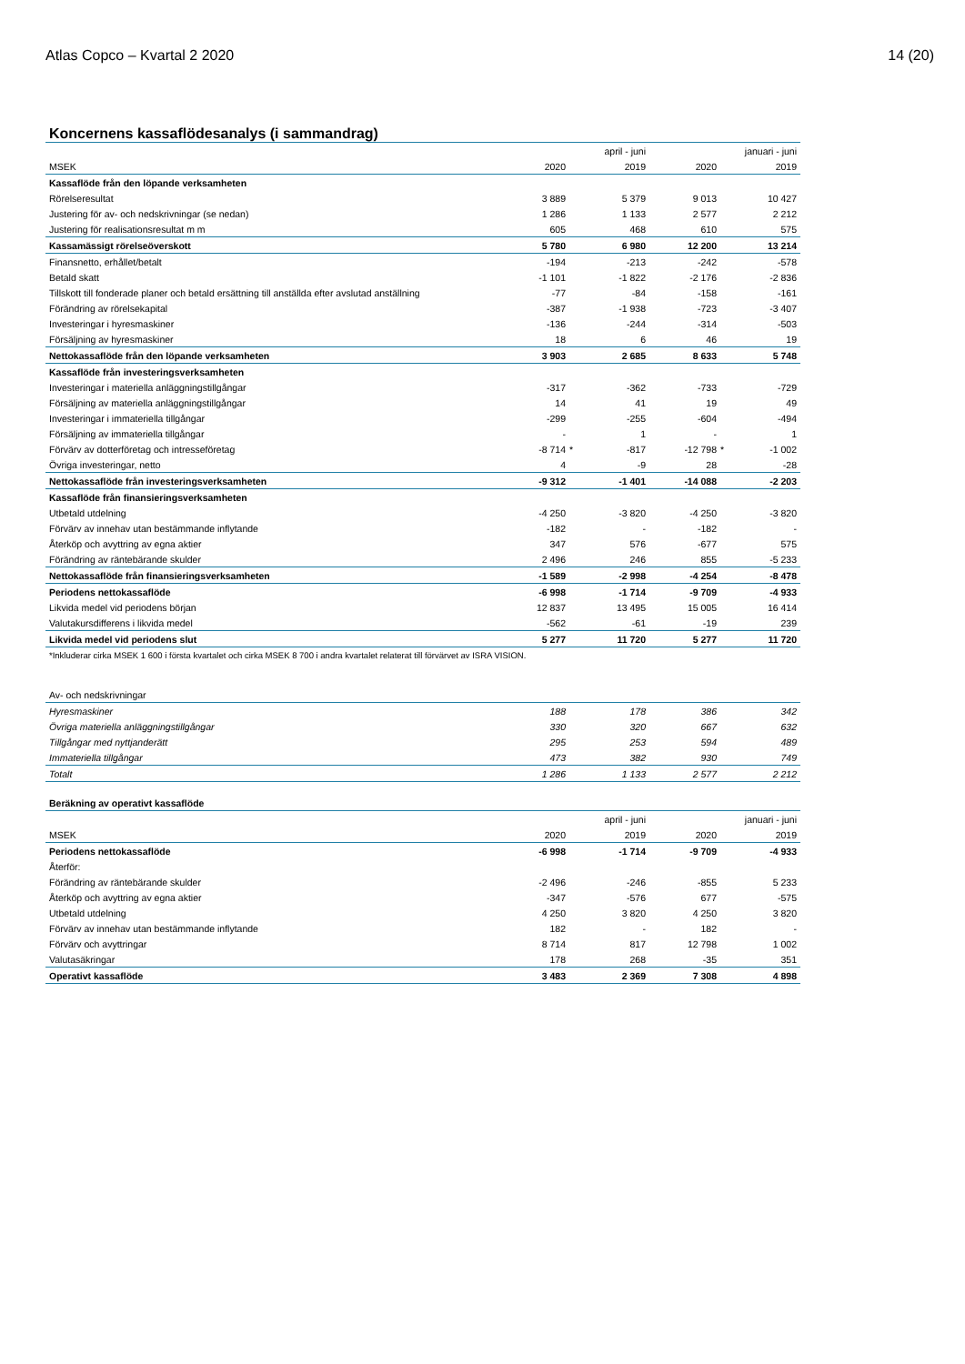Atlas Copco – Kvartal 2 2020 14 (20)
Koncernens kassaflödesanalys (i sammandrag)
| | | april - juni | | | januari - juni | |
| --- | --- | --- | --- | --- | --- | --- |
| MSEK | 2020 | | 2019 | 2020 | | 2019 |
| Kassaflöde från den löpande verksamheten | | | | | | |
| Rörelseresultat | 3 889 | | 5 379 | 9 013 | | 10 427 |
| Justering för av- och nedskrivningar (se nedan) | 1 286 | | 1 133 | 2 577 | | 2 212 |
| Justering för realisationsresultat m m | 605 | | 468 | 610 | | 575 |
| Kassamässigt rörelseöverskott | 5 780 | | 6 980 | 12 200 | | 13 214 |
| Finansnetto, erhållet/betalt | -194 | | -213 | -242 | | -578 |
| Betald skatt | -1 101 | | -1 822 | -2 176 | | -2 836 |
| Tillskott till fonderade planer och betald ersättning till anställda efter avslutad anställning | -77 | | -84 | -158 | | -161 |
| Förändring av rörelsekapital | -387 | | -1 938 | -723 | | -3 407 |
| Investeringar i hyresmaskiner | -136 | | -244 | -314 | | -503 |
| Försäljning av hyresmaskiner | 18 | | 6 | 46 | | 19 |
| Nettokassaflöde från den löpande verksamheten | 3 903 | | 2 685 | 8 633 | | 5 748 |
| Kassaflöde från investeringsverksamheten | | | | | | |
| Investeringar i materiella anläggningstillgångar | -317 | | -362 | -733 | | -729 |
| Försäljning av materiella anläggningstillgångar | 14 | | 41 | 19 | | 49 |
| Investeringar i immateriella tillgångar | -299 | | -255 | -604 | | -494 |
| Försäljning av immateriella tillgångar | - | | 1 | - | | 1 |
| Förvärv av dotterföretag och intresseföretag | -8 714 | * | -817 | -12 798 | * | -1 002 |
| Övriga investeringar, netto | 4 | | -9 | 28 | | -28 |
| Nettokassaflöde från investeringsverksamheten | -9 312 | | -1 401 | -14 088 | | -2 203 |
| Kassaflöde från finansieringsverksamheten | | | | | | |
| Utbetald utdelning | -4 250 | | -3 820 | -4 250 | | -3 820 |
| Förvärv av innehav utan bestämmande inflytande | -182 | | - | -182 | | - |
| Återköp och avyttring av egna aktier | 347 | | 576 | -677 | | 575 |
| Förändring av räntebärande skulder | 2 496 | | 246 | 855 | | -5 233 |
| Nettokassaflöde från finansieringsverksamheten | -1 589 | | -2 998 | -4 254 | | -8 478 |
| Periodens nettokassaflöde | -6 998 | | -1 714 | -9 709 | | -4 933 |
| Likvida medel vid periodens början | 12 837 | | 13 495 | 15 005 | | 16 414 |
| Valutakursdifferens i likvida medel | -562 | | -61 | -19 | | 239 |
| Likvida medel vid periodens slut | 5 277 | | 11 720 | 5 277 | | 11 720 |
| *Inkluderar cirka MSEK 1 600 i första kvartalet och cirka MSEK 8 700 i andra kvartalet relaterat till förvärvet av ISRA VISION. | | | | | | |
| Av- och nedskrivningar | | | | | | |
| Hyresmaskiner | 188 | | 178 | 386 | | 342 |
| Övriga materiella anläggningstillgångar | 330 | | 320 | 667 | | 632 |
| Tillgångar med nyttjanderätt | 295 | | 253 | 594 | | 489 |
| Immateriella tillgångar | 473 | | 382 | 930 | | 749 |
| Totalt | 1 286 | | 1 133 | 2 577 | | 2 212 |
| Beräkning av operativt kassaflöde | | | | | | |
| | | april - juni | | | januari - juni | |
| MSEK | 2020 | | 2019 | 2020 | | 2019 |
| Periodens nettokassaflöde | -6 998 | | -1 714 | -9 709 | | -4 933 |
| Återför: | | | | | | |
| Förändring av räntebärande skulder | -2 496 | | -246 | -855 | | 5 233 |
| Återköp och avyttring av egna aktier | -347 | | -576 | 677 | | -575 |
| Utbetald utdelning | 4 250 | | 3 820 | 4 250 | | 3 820 |
| Förvärv av innehav utan bestämmande inflytande | 182 | | - | 182 | | - |
| Förvärv och avyttringar | 8 714 | | 817 | 12 798 | | 1 002 |
| Valutasäkringar | 178 | | 268 | -35 | | 351 |
| Operativt kassaflöde | 3 483 | | 2 369 | 7 308 | | 4 898 |